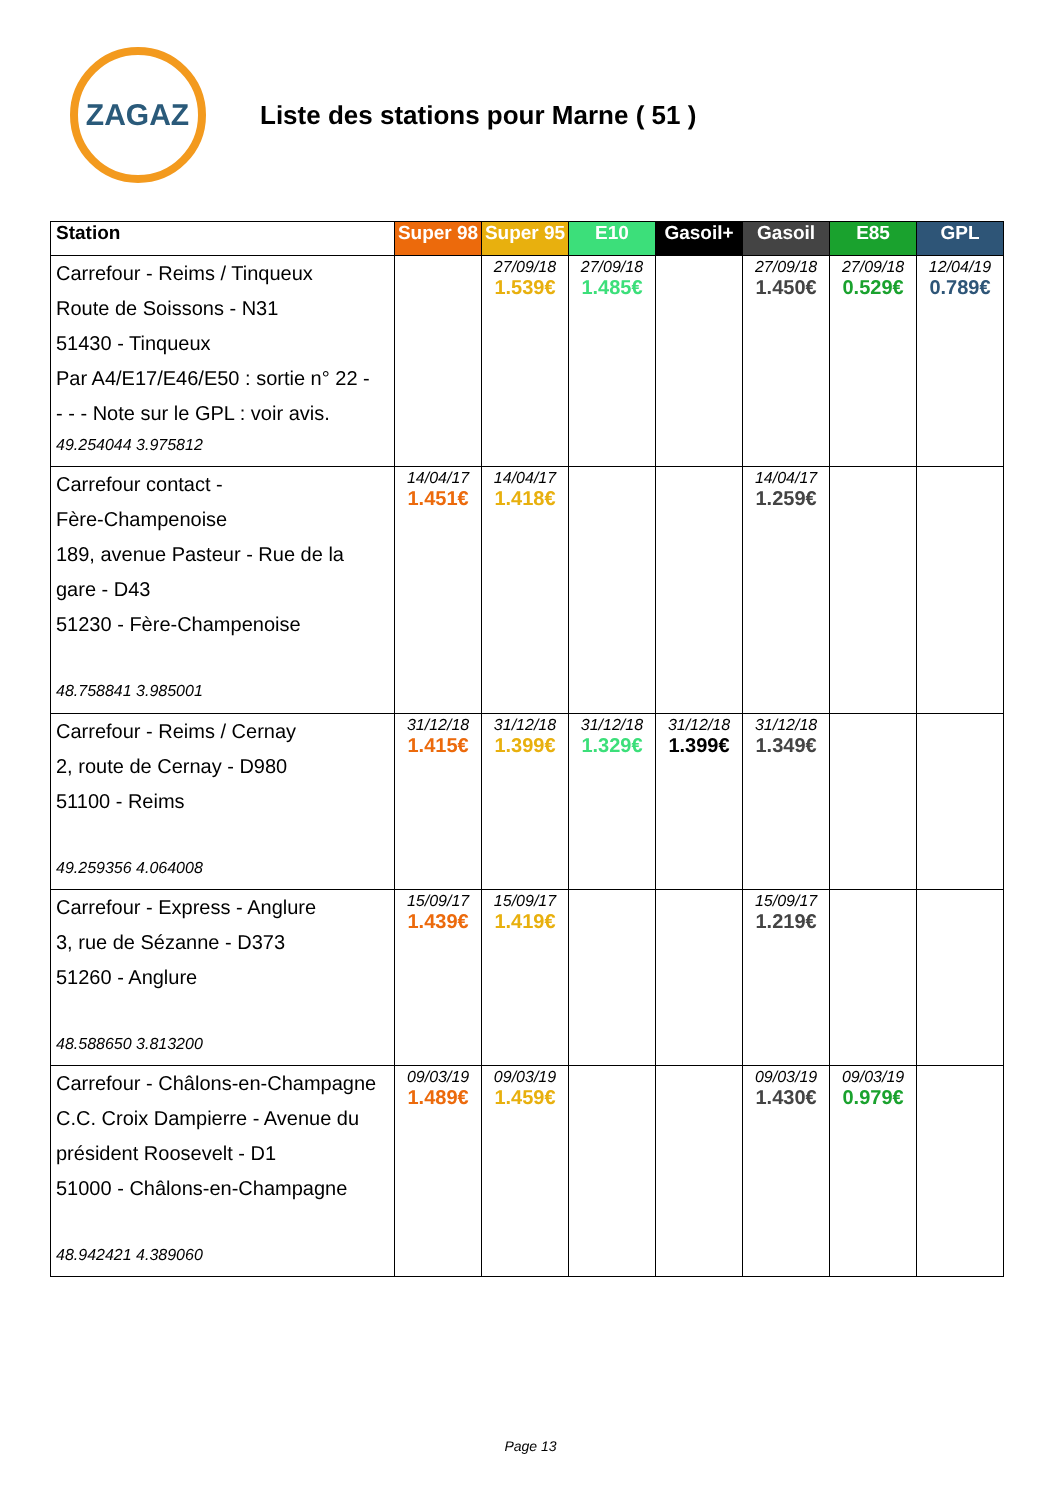ZAGAZ
Liste des stations pour Marne ( 51 )
| Station | Super 98 | Super 95 | E10 | Gasoil+ | Gasoil | E85 | GPL |
| --- | --- | --- | --- | --- | --- | --- | --- |
| Carrefour - Reims / Tinqueux Route de Soissons - N31 51430 - Tinqueux Par A4/E17/E46/E50 : sortie n° 22 - - - - Note sur le GPL : voir avis. 49.254044 3.975812 | | 27/09/18 1.539€ | 27/09/18 1.485€ | | 27/09/18 1.450€ | 27/09/18 0.529€ | 12/04/19 0.789€ |
| Carrefour contact - Fère-Champenoise 189, avenue Pasteur - Rue de la gare - D43 51230 - Fère-Champenoise 48.758841 3.985001 | 14/04/17 1.451€ | 14/04/17 1.418€ | | | 14/04/17 1.259€ | | |
| Carrefour - Reims / Cernay 2, route de Cernay - D980 51100 - Reims 49.259356 4.064008 | 31/12/18 1.415€ | 31/12/18 1.399€ | 31/12/18 1.329€ | 31/12/18 1.399€ | 31/12/18 1.349€ | | |
| Carrefour - Express - Anglure 3, rue de Sézanne - D373 51260 - Anglure 48.588650 3.813200 | 15/09/17 1.439€ | 15/09/17 1.419€ | | | 15/09/17 1.219€ | | |
| Carrefour - Châlons-en-Champagne C.C. Croix Dampierre - Avenue du président Roosevelt - D1 51000 - Châlons-en-Champagne 48.942421 4.389060 | 09/03/19 1.489€ | 09/03/19 1.459€ | | | 09/03/19 1.430€ | 09/03/19 0.979€ | |
Page 13